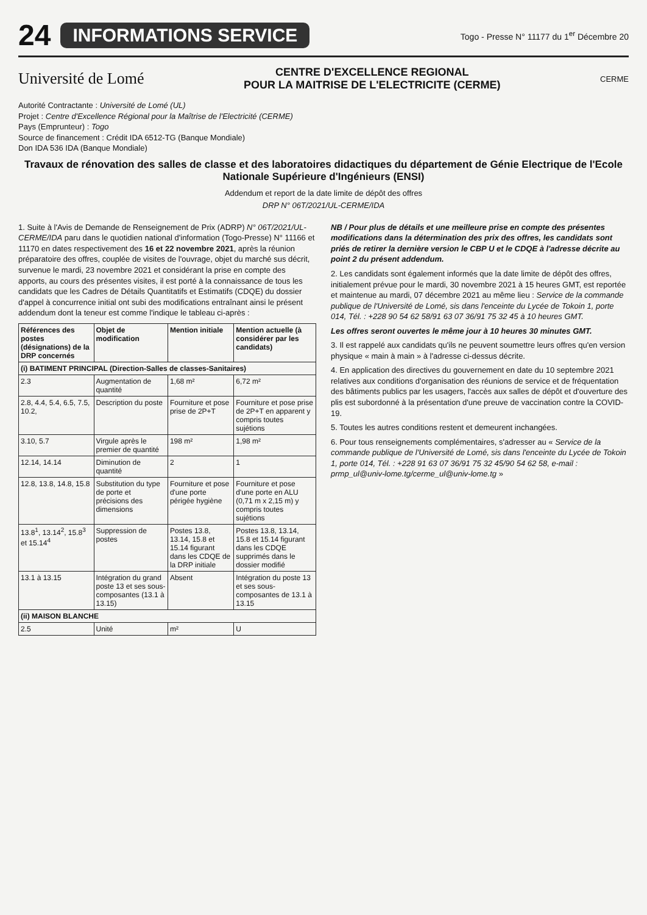24 INFORMATIONS SERVICE Togo - Presse N° 11177 du 1<sup>er</sup> Décembre 20
Université de Lomé CENTRE D'EXCELLENCE REGIONAL
POUR LA MAITRISE DE L'ELECTRICITE (CERME) CERME
Autorité Contractante : Université de Lomé (UL)
Projet : Centre d'Excellence Régional pour la Maîtrise de l'Electricité (CERME)
Pays (Emprunteur) : Togo
Source de financement : Crédit IDA 6512-TG (Banque Mondiale)
Don IDA 536 IDA (Banque Mondiale)
Travaux de rénovation des salles de classe et des laboratoires didactiques du département de Génie Electrique de l'Ecole Nationale Supérieure d'Ingénieurs (ENSI)
Addendum et report de la date limite de dépôt des offres
DRP N° 06T/2021/UL-CERME/IDA
1. Suite à l'Avis de Demande de Renseignement de Prix (ADRP) N° 06T/2021/UL-CERME/IDA paru dans le quotidien national d'information (Togo-Presse) N° 11166 et 11170 en dates respectivement des 16 et 22 novembre 2021, après la réunion préparatoire des offres, couplée de visites de l'ouvrage, objet du marché sus décrit, survenue le mardi, 23 novembre 2021 et considérant la prise en compte des apports, au cours des présentes visites, il est porté à la connaissance de tous les candidats que les Cadres de Détails Quantitatifs et Estimatifs (CDQE) du dossier d'appel à concurrence initial ont subi des modifications entraînant ainsi le présent addendum dont la teneur est comme l'indique le tableau ci-après :
| Références des postes (désignations) de la DRP concernés | Objet de modification | Mention initiale | Mention actuelle (à considérer par les candidats) |
| --- | --- | --- | --- |
| (i) BATIMENT PRINCIPAL (Direction-Salles de classes-Sanitaires) | | | |
| 2.3 | Augmentation de quantité | 1,68 m² | 6,72 m² |
| 2.8, 4.4, 5.4, 6.5, 7.5, 10.2, | Description du poste | Fourniture et pose prise de 2P+T | Fourniture et pose prise de 2P+T en apparent y compris toutes sujétions |
| 3.10, 5.7 | Virgule après le premier de quantité | 198 m² | 1,98 m² |
| 12.14, 14.14 | Diminution de quantité | 2 | 1 |
| 12.8, 13.8, 14.8, 15.8 | Substitution du type de porte et précisions des dimensions | Fourniture et pose d'une porte périgée hygiène | Fourniture et pose d'une porte en ALU (0,71 m x 2,15 m) y compris toutes sujétions |
| 13.8<sup>1</sup>, 13.14<sup>2</sup>, 15.8<sup>3</sup> et 15.14<sup>4</sup> | Suppression de postes | Postes 13.8, 13.14, 15.8 et 15.14 figurant dans les CDQE de la DRP initiale | Postes 13.8, 13.14, 15.8 et 15.14 figurant dans les CDQE supprimés dans le dossier modifié |
| 13.1 à 13.15 | Intégration du grand poste 13 et ses sous-composantes (13.1 à 13.15) | Absent | Intégration du poste 13 et ses sous-composantes de 13.1 à 13.15 |
| (ii) MAISON BLANCHE | | | |
| 2.5 | Unité | m² | U |
NB / Pour plus de détails et une meilleure prise en compte des présentes modifications dans la détermination des prix des offres, les candidats sont priés de retirer la dernière version le CBP U et le CDQE à l'adresse décrite au point 2 du présent addendum.
2. Les candidats sont également informés que la date limite de dépôt des offres, initialement prévue pour le mardi, 30 novembre 2021 à 15 heures GMT, est reportée et maintenue au mardi, 07 décembre 2021 au même lieu : Service de la commande publique de l'Université de Lomé, sis dans l'enceinte du Lycée de Tokoin 1, porte 014, Tél. : +228 90 54 62 58/91 63 07 36/91 75 32 45 à 10 heures GMT.
Les offres seront ouvertes le même jour à 10 heures 30 minutes GMT.
3. Il est rappelé aux candidats qu'ils ne peuvent soumettre leurs offres qu'en version physique « main à main » à l'adresse ci-dessus décrite.
4. En application des directives du gouvernement en date du 10 septembre 2021 relatives aux conditions d'organisation des réunions de service et de fréquentation des bâtiments publics par les usagers, l'accès aux salles de dépôt et d'ouverture des plis est subordonné à la présentation d'une preuve de vaccination contre la COVID-19.
5. Toutes les autres conditions restent et demeurent inchangées.
6. Pour tous renseignements complémentaires, s'adresser au « Service de la commande publique de l'Université de Lomé, sis dans l'enceinte du Lycée de Tokoin 1, porte 014, Tél. : +228 91 63 07 36/91 75 32 45/90 54 62 58, e-mail : prmp_ul@univ-lome.tg/cerme_ul@univ-lome.tg »